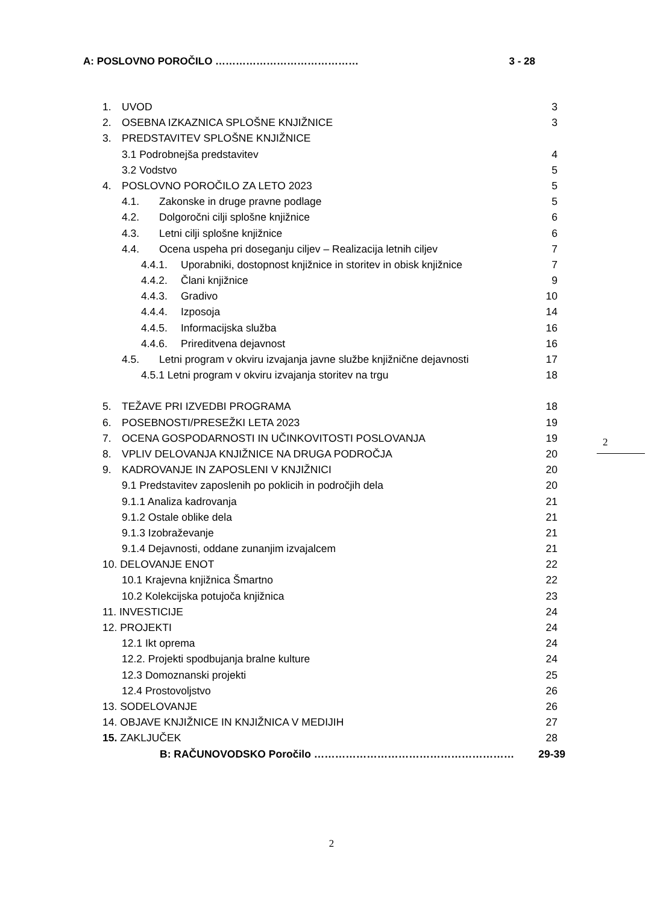A: POSLOVNO POROČILO …………………………………… 3 - 28
1. UVOD 3
2. OSEBNA IZKAZNICA SPLOŠNE KNJIŽNICE 3
3. PREDSTAVITEV SPLOŠNE KNJIŽNICE
3.1 Podrobnejša predstavitev 4
3.2 Vodstvo 5
4. POSLOVNO POROČILO ZA LETO 2023 5
4.1. Zakonske in druge pravne podlage 5
4.2. Dolgoročni cilji splošne knjižnice 6
4.3. Letni cilji splošne knjižnice 6
4.4. Ocena uspeha pri doseganju ciljev – Realizacija letnih ciljev 7
4.4.1. Uporabniki, dostopnost knjižnice in storitev in obisk knjižnice 7
4.4.2. Člani knjižnice 9
4.4.3. Gradivo 10
4.4.4. Izposoja 14
4.4.5. Informacijska služba 16
4.4.6. Prireditvena dejavnost 16
4.5. Letni program v okviru izvajanja javne službe knjižnične dejavnosti 17
4.5.1 Letni program v okviru izvajanja storitev na trgu 18
5. TEŽAVE PRI IZVEDBI PROGRAMA 18
6. POSEBNOSTI/PRESEŽKI LETA 2023 19
7. OCENA GOSPODARNOSTI IN UČINKOVITOSTI POSLOVANJA 19
8. VPLIV DELOVANJA KNJIŽNICE NA DRUGA PODROČJA 20
9. KADROVANJE IN ZAPOSLENI V KNJIŽNICI 20
9.1 Predstavitev zaposlenih po poklicih in področjih dela 20
9.1.1 Analiza kadrovanja 21
9.1.2 Ostale oblike dela 21
9.1.3 Izobraževanje 21
9.1.4 Dejavnosti, oddane zunanjim izvajalcem 21
10. DELOVANJE ENOT 22
10.1 Krajevna knjižnica Šmartno 22
10.2 Kolekcijska potujoča knjižnica 23
11. INVESTICIJE 24
12. PROJEKTI 24
12.1 Ikt oprema 24
12.2. Projekti spodbujanja bralne kulture 24
12.3 Domoznanski projekti 25
12.4 Prostovoljstvo 26
13. SODELOVANJE 26
14. OBJAVE KNJIŽNICE IN KNJIŽNICA V MEDIJIH 27
15. ZAKLJUČEK 28
B: RAČUNOVODSKO Poročilo ………………………………………………… 29-39
2
2